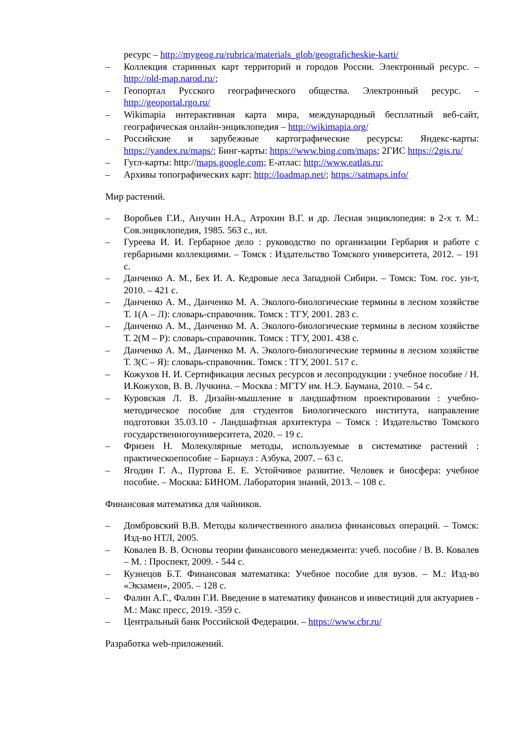ресурс – http://mygeog.ru/rubrica/materials_glob/geograficheskie-karti/
– Коллекция старинных карт территорий и городов России. Электронный ресурс. – http://old-map.narod.ru/;
– Геопортал Русского географического общества. Электронный ресурс. – http://geoportal.rgo.ru/
– Wikimapia интерактивная карта мира, международный бесплатный веб-сайт, географическая онлайн-энциклопедия – http://wikimapia.org/
– Российские и зарубежные картографические ресурсы: Яндекс-карты: https://yandex.ru/maps/; Бинг-карты: https://www.bing.com/maps; 2ГИС https://2gis.ru/
– Гугл-карты: http://maps.google.com; Е-атлас: http://www.eatlas.ru;
– Архивы топографических карт: http://loadmap.net/; https://satmaps.info/
Мир растений.
– Воробьев Г.И., Анучин Н.А., Атрохин В.Г. и др. Лесная энциклопедия: в 2-х т. М.: Сов.энциклопедия, 1985. 563 с., ил.
– Гуреева И. И. Гербарное дело : руководство по организации Гербария и работе с гербарными коллекциями. – Томск : Издательство Томского университета, 2012. – 191 с.
– Данченко А. М., Бех И. А. Кедровые леса Западной Сибири. – Томск: Том. гос. ун-т, 2010. – 421 с.
– Данченко А. М., Данченко М. А. Эколого-биологические термины в лесном хозяйстве Т. 1(А – Л): словарь-справочник. Томск : ТГУ, 2001. 283 с.
– Данченко А. М., Данченко М. А. Эколого-биологические термины в лесном хозяйстве Т. 2(М – Р): словарь-справочник. Томск : ТГУ, 2001. 438 с.
– Данченко А. М., Данченко М. А. Эколого-биологические термины в лесном хозяйстве Т. 3(С – Я): словарь-справочник. Томск : ТГУ, 2001. 517 с.
– Кожухов Н. И. Сертификация лесных ресурсов и лесопродукции : учебное пособие / Н. И.Кожухов, В. В. Лучкина. – Москва : МГТУ им. Н.Э. Баумана, 2010. – 54 с.
– Куровская Л. В. Дизайн-мышление в ландшафтном проектировании : учебно-методическое пособие для студентов Биологического института, направление подготовки 35.03.10 - Ландшафтная архитектура – Томск : Издательство Томского государственногоуниверситета, 2020. – 19 с.
– Фризен Н. Молекулярные методы, используемые в систематике растений : практическоепособие – Барнаул : Азбука, 2007. – 63 с.
– Ягодин Г. А., Пуртова Е. Е. Устойчивое развитие. Человек и биосфера: учебное пособие. – Москва: БИНОМ. Лаборатория знаний, 2013. – 108 с.
Финансовая математика для чайников.
– Домбровский В.В. Методы количественного анализа финансовых операций. – Томск: Изд-во НТЛ, 2005.
– Ковалев В. В. Основы теории финансового менеджмента: учеб. пособие / В. В. Ковалев – М. : Проспект, 2009. - 544 с.
– Кузнецов Б.Т. Финансовая математика: Учебное пособие для вузов. – М.: Изд-во «Экзамен», 2005. – 128 с.
– Фалин А.Г., Фалин Г.И. Введение в математику финансов и инвестиций для актуариев - М.: Макс пресс, 2019. -359 с.
– Центральный банк Российской Федерации. – https://www.cbr.ru/
Разработка web-приложений.